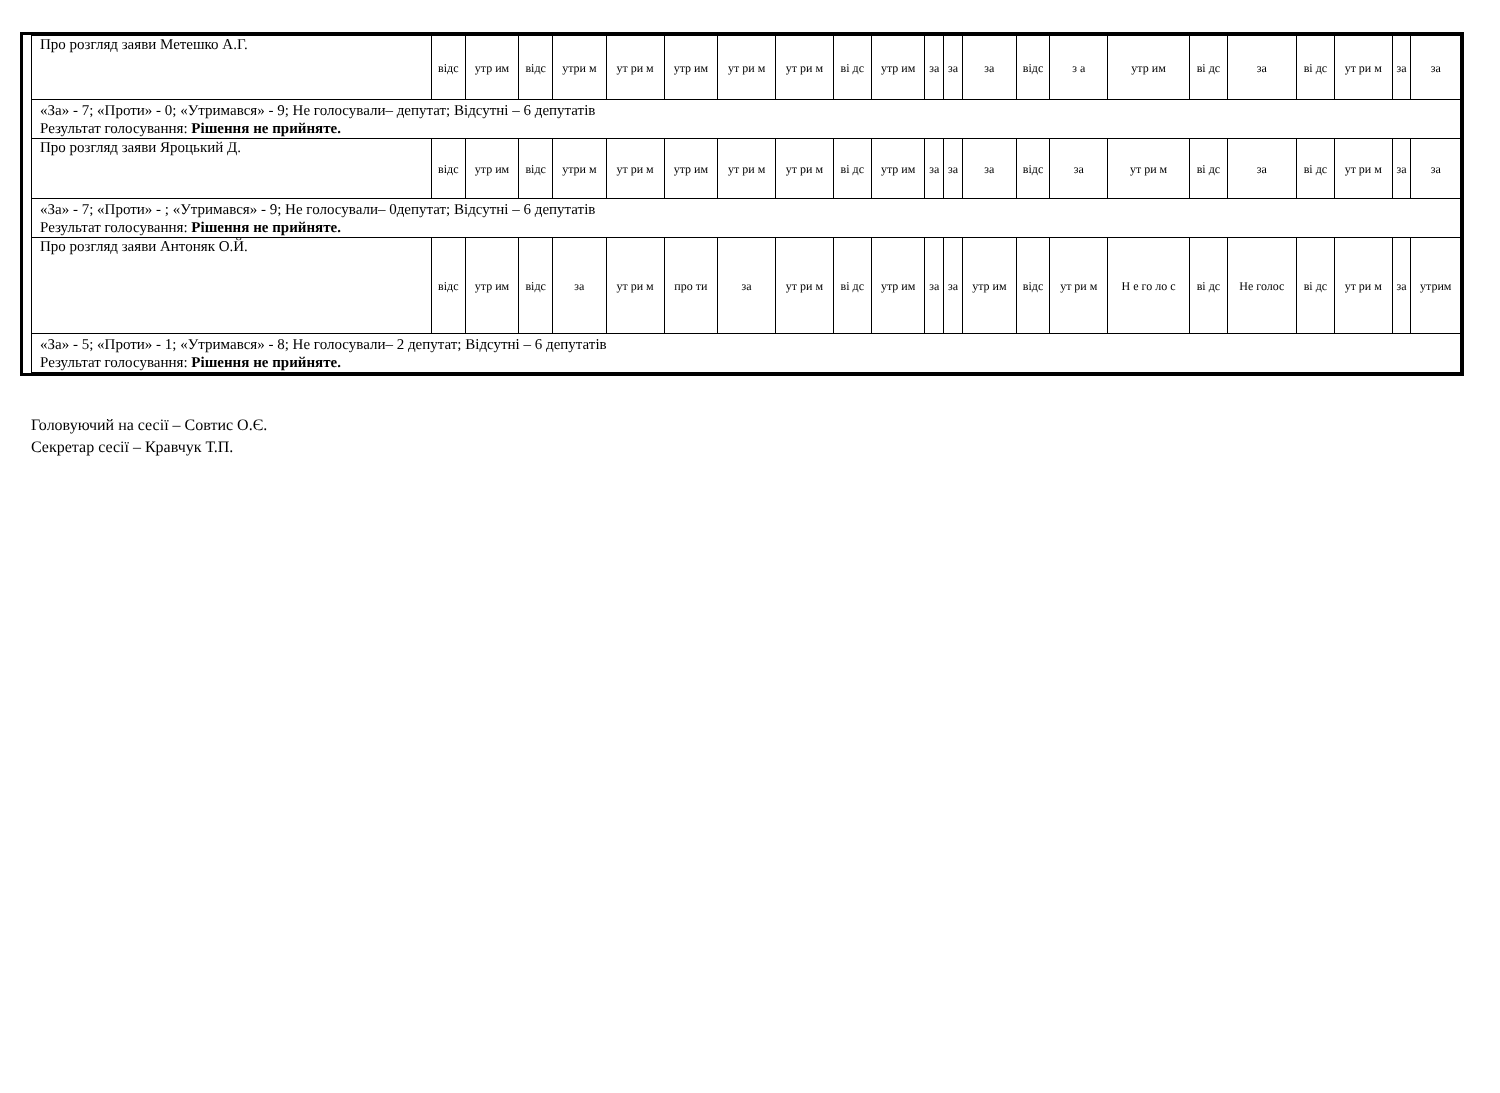| Про розгляд заяви Метешко А.Г. | відс | утр им | відс | утри м | ут ри м | утр им | ут ри м | ут ри м | ві дс | утр им | за | за | за | відс | з а | утр им | ві дс | за | ві дс | ут ри м | за | за |
| «За» - 7; «Проти» - 0; «Утримався» - 9; Не голосували– депутат; Відсутні – 6 депутатів Результат голосування: Рішення не прийняте. | | | | | | | | | | | | | | | | | | | | | | |
| Про розгляд заяви Яроцький Д. | відс | утр им | відс | утри м | ут ри м | утр им | ут ри м | ут ри м | ві дс | утр им | за | за | за | відс | за | ут ри м | ві дс | за | ві дс | ут ри м | за | за |
| «За» - 7; «Проти» - ; «Утримався» - 9; Не голосували– 0депутат; Відсутні – 6 депутатів Результат голосування: Рішення не прийняте. | | | | | | | | | | | | | | | | | | | | | | |
| Про розгляд заяви Антоняк О.Й. | відс | утр им | відс | за | ут ри м | про ти | за | ут ри м | ві дс | утр им | за | за | утр им | відс | ут ри м | Н е го ло с | ві дс | Не голос | ві дс | ут ри м | за | утрим |
| «За» - 5; «Проти» - 1; «Утримався» - 8; Не голосували– 2 депутат; Відсутні – 6 депутатів Результат голосування: Рішення не прийняте. | | | | | | | | | | | | | | | | | | | | | | |
Головуючий на сесії – Совтис О.Є.
Секретар сесії – Кравчук Т.П.